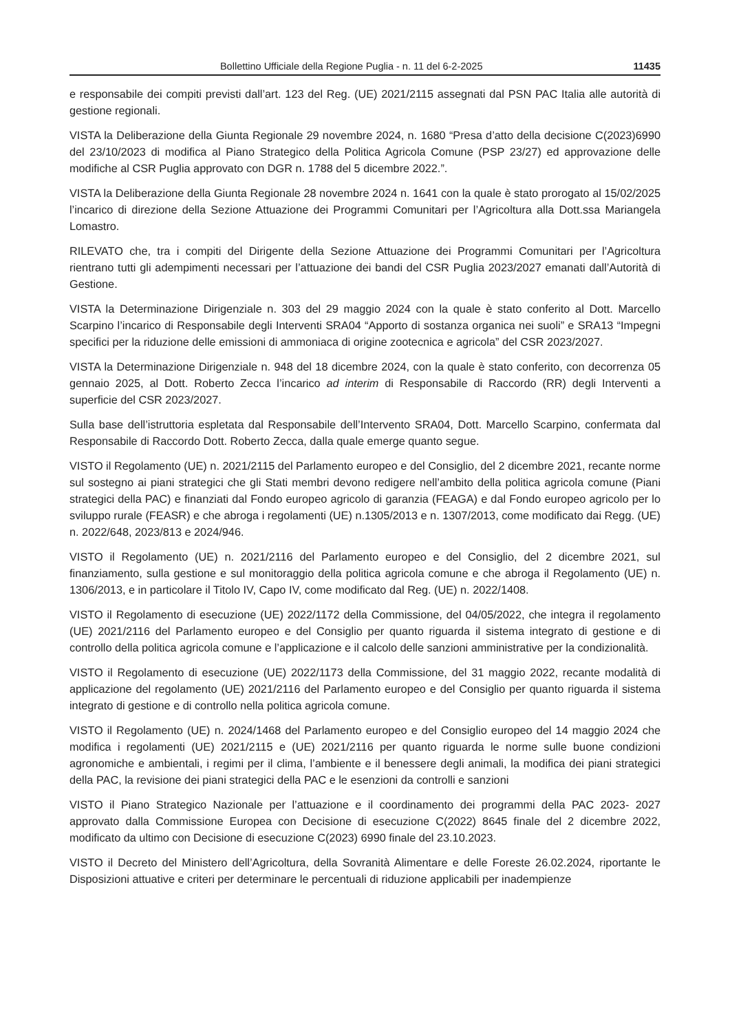Bollettino Ufficiale della Regione Puglia - n. 11 del 6-2-2025 11435
e responsabile dei compiti previsti dall’art. 123 del Reg. (UE) 2021/2115 assegnati dal PSN PAC Italia alle autorità di gestione regionali.
VISTA la Deliberazione della Giunta Regionale 29 novembre 2024, n. 1680 “Presa d’atto della decisione C(2023)6990 del 23/10/2023 di modifica al Piano Strategico della Politica Agricola Comune (PSP 23/27) ed approvazione delle modifiche al CSR Puglia approvato con DGR n. 1788 del 5 dicembre 2022.”.
VISTA la Deliberazione della Giunta Regionale 28 novembre 2024 n. 1641 con la quale è stato prorogato al 15/02/2025 l’incarico di direzione della Sezione Attuazione dei Programmi Comunitari per l’Agricoltura alla Dott.ssa Mariangela Lomastro.
RILEVATO che, tra i compiti del Dirigente della Sezione Attuazione dei Programmi Comunitari per l’Agricoltura rientrano tutti gli adempimenti necessari per l’attuazione dei bandi del CSR Puglia 2023/2027 emanati dall’Autorità di Gestione.
VISTA la Determinazione Dirigenziale n. 303 del 29 maggio 2024 con la quale è stato conferito al Dott. Marcello Scarpino l’incarico di Responsabile degli Interventi SRA04 “Apporto di sostanza organica nei suoli” e SRA13 “Impegni specifici per la riduzione delle emissioni di ammoniaca di origine zootecnica e agricola” del CSR 2023/2027.
VISTA la Determinazione Dirigenziale n. 948 del 18 dicembre 2024, con la quale è stato conferito, con decorrenza 05 gennaio 2025, al Dott. Roberto Zecca l’incarico ad interim di Responsabile di Raccordo (RR) degli Interventi a superficie del CSR 2023/2027.
Sulla base dell’istruttoria espletata dal Responsabile dell’Intervento SRA04, Dott. Marcello Scarpino, confermata dal Responsabile di Raccordo Dott. Roberto Zecca, dalla quale emerge quanto segue.
VISTO il Regolamento (UE) n. 2021/2115 del Parlamento europeo e del Consiglio, del 2 dicembre 2021, recante norme sul sostegno ai piani strategici che gli Stati membri devono redigere nell’ambito della politica agricola comune (Piani strategici della PAC) e finanziati dal Fondo europeo agricolo di garanzia (FEAGA) e dal Fondo europeo agricolo per lo sviluppo rurale (FEASR) e che abroga i regolamenti (UE) n.1305/2013 e n. 1307/2013, come modificato dai Regg. (UE) n. 2022/648, 2023/813 e 2024/946.
VISTO il Regolamento (UE) n. 2021/2116 del Parlamento europeo e del Consiglio, del 2 dicembre 2021, sul finanziamento, sulla gestione e sul monitoraggio della politica agricola comune e che abroga il Regolamento (UE) n. 1306/2013, e in particolare il Titolo IV, Capo IV, come modificato dal Reg. (UE) n. 2022/1408.
VISTO il Regolamento di esecuzione (UE) 2022/1172 della Commissione, del 04/05/2022, che integra il regolamento (UE) 2021/2116 del Parlamento europeo e del Consiglio per quanto riguarda il sistema integrato di gestione e di controllo della politica agricola comune e l’applicazione e il calcolo delle sanzioni amministrative per la condizionalità.
VISTO il Regolamento di esecuzione (UE) 2022/1173 della Commissione, del 31 maggio 2022, recante modalità di applicazione del regolamento (UE) 2021/2116 del Parlamento europeo e del Consiglio per quanto riguarda il sistema integrato di gestione e di controllo nella politica agricola comune.
VISTO il Regolamento (UE) n. 2024/1468 del Parlamento europeo e del Consiglio europeo del 14 maggio 2024 che modifica i regolamenti (UE) 2021/2115 e (UE) 2021/2116 per quanto riguarda le norme sulle buone condizioni agronomiche e ambientali, i regimi per il clima, l’ambiente e il benessere degli animali, la modifica dei piani strategici della PAC, la revisione dei piani strategici della PAC e le esenzioni da controlli e sanzioni
VISTO il Piano Strategico Nazionale per l’attuazione e il coordinamento dei programmi della PAC 2023- 2027 approvato dalla Commissione Europea con Decisione di esecuzione C(2022) 8645 finale del 2 dicembre 2022, modificato da ultimo con Decisione di esecuzione C(2023) 6990 finale del 23.10.2023.
VISTO il Decreto del Ministero dell’Agricoltura, della Sovranità Alimentare e delle Foreste 26.02.2024, riportante le Disposizioni attuative e criteri per determinare le percentuali di riduzione applicabili per inadempienze